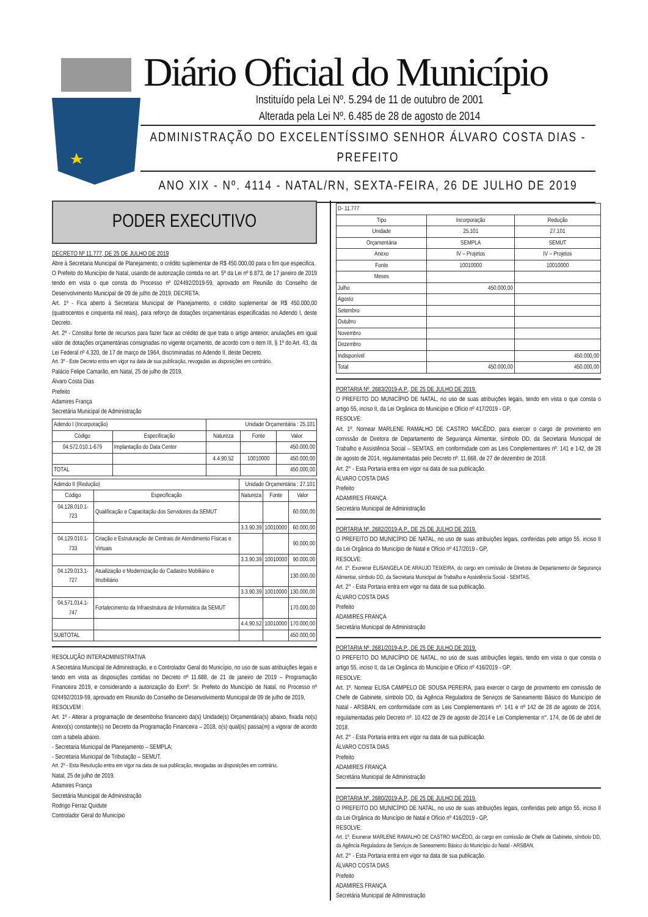Diário Oficial do Município
Instituído pela Lei Nº. 5.294 de 11 de outubro de 2001
Alterada pela Lei Nº. 6.485 de 28 de agosto de 2014
ADMINISTRAÇÃO DO EXCELENTÍSSIMO SENHOR ÁLVARO COSTA DIAS - PREFEITO
ANO XIX - Nº. 4114 - NATAL/RN, SEXTA-FEIRA, 26 DE JULHO DE 2019
PODER EXECUTIVO
DECRETO Nº 11.777, DE 25 DE JULHO DE 2019
Abre à Secretaria Municipal de Planejamento, o crédito suplementar de R$ 450.000,00 para o fim que especifica.
O Prefeito do Município de Natal, usando de autorização contida no art. 5º da Lei nº 6.873, de 17 janeiro de 2019 tendo em vista o que consta do Processo nº 024492/2019-59, aprovado em Reunião do Conselho de Desenvolvimento Municipal de 09 de julho de 2019, DECRETA:
Art. 1º - Fica aberto à Secretaria Municipal de Planejamento, o crédito suplementar de R$ 450.000,00 (quatrocentos e cinquenta mil reais), para reforço de dotações orçamentárias especificadas no Adendo I, deste Decreto.
Art. 2º - Constitui fonte de recursos para fazer face ao crédito de que trata o artigo anterior, anulações em igual valor de dotações orçamentárias consignadas no vigente orçamento, de acordo com o item III, § 1º do Art. 43, da Lei Federal nº 4.320, de 17 de março de 1964, discriminadas no Adendo II, deste Decreto.
Art. 3º - Este Decreto entra em vigor na data de sua publicação, revogadas as disposições em contrário.
Palácio Felipe Camarão, em Natal, 25 de julho de 2019.
Álvaro Costa Dias
Prefeito
Adamires França
Secretária Municipal de Administração
| Adendo I (Incorporação) | | Unidade Orçamentária : 25.101 | | |
| Código | Especificação | Natureza | Fonte | Valor |
| 04.572.010.1-679 | Implantação do Data Center | | | 450.000,00 |
| | | 4.4.90.52 | 10010000 | 450.000,00 |
| TOTAL | | | | 450.000,00 |
| Adendo II (Redução) | | Unidade Orçamentária : 27.101 | | |
| Código | Especificação | Natureza | Fonte | Valor |
| 04.128.010.1-723 | Qualificação e Capacitação dos Servidores da SEMUT | | | 60.000,00 |
| | | 3.3.90.39 | 10010000 | 60.000,00 |
| 04.129.010.1-733 | Criação e Estruturação de Centrais de Atendimento Físicas e Virtuais | | | 90.000,00 |
| | | 3.3.90.39 | 10010000 | 90.000,00 |
| 04.129.013.1-727 | Atualização e Modernização do Cadastro Mobiliário e Imobiliário | | | 130.000,00 |
| | | 3.3.90.39 | 10010000 | 130.000,00 |
| 04.571.014.1-747 | Fortalecimento da Infraestrutura de Informática da SEMUT | | | 170.000,00 |
| | | 4.4.90.52 | 10010000 | 170.000,00 |
| SUBTOTAL | | | | 450.000,00 |
RESOLUÇÃO INTERADMINISTRATIVA
A Secretária Municipal de Administração, e o Controlador Geral do Município, no uso de suas atribuições legais e tendo em vista as disposições contidas no Decreto nº 11.688, de 21 de janeiro de 2019 – Programação Financeira 2019, e considerando a autorização do Exmº. Sr. Prefeito do Município de Natal, no Processo nº 024492/2019-59, aprovado em Reunião do Conselho de Desenvolvimento Municipal de 09 de julho de 2019,
RESOLVEM :
Art. 1º - Alterar a programação de desembolso financeiro da(s) Unidade(s) Orçamentária(s) abaixo, fixada no(s) Anexo(s) constante(s) no Decreto da Programação Financeira – 2018, o(s) qual(is) passa(m) a vigorar de acordo com a tabela abaixo.
- Secretaria Municipal de Planejamento – SEMPLA;
- Secretaria Municipal de Tributação – SEMUT.
Art. 2º - Esta Resolução entra em vigor na data de sua publicação, revogadas as disposições em contrário.
Natal, 25 de julho de 2019.
Adamires França
Secretária Municipal de Administração
Rodrigo Ferraz Quidute
Controlador Geral do Município
| D- 11.777 | | |
| Tipo | Incorporação | Redução |
| Unidade | 25.101 | 27.101 |
| Orçamentária | SEMPLA | SEMUT |
| Anexo | IV – Projetos | IV – Projetos |
| Fonte | 10010000 | 10010000 |
| Meses | | |
| Julho | 450.000,00 | |
| Agosto | | |
| Setembro | | |
| Outubro | | |
| Novembro | | |
| Dezembro | | |
| Indisponível | | 450.000,00 |
| Total | 450.000,00 | 450.000,00 |
PORTARIA Nº. 2683/2019-A.P., DE 25 DE JULHO DE 2019.
O PREFEITO DO MUNICÍPIO DE NATAL, no uso de suas atribuições legais, tendo em vista o que consta o artigo 55, inciso II, da Lei Orgânica do Município e Ofício nº 417/2019 - GP,
RESOLVE:
Art. 1º. Nomear MARLENE RAMALHO DE CASTRO MACÊDO, para exercer o cargo de provimento em comissão de Diretora de Departamento de Segurança Alimentar, símbolo DD, da Secretaria Municipal de Trabalho e Assistência Social – SEMTAS, em conformidade com as Leis Complementares nº. 141 e 142, de 28 de agosto de 2014, regulamentadas pelo Decreto nº. 11.668, de 27 de dezembro de 2018.
Art. 2° - Esta Portaria entra em vigor na data de sua publicação.
ÁLVARO COSTA DIAS
Prefeito
ADAMIRES FRANÇA
Secretária Municipal de Administração
PORTARIA Nº. 2682/2019-A.P., DE 25 DE JULHO DE 2019.
O PREFEITO DO MUNICÍPIO DE NATAL, no uso de suas atribuições legais, conferidas pelo artigo 55, inciso II da Lei Orgânica do Município de Natal e Ofício nº 417/2019 - GP,
RESOLVE:
Art. 1º. Exonerar ELISANGELA DE ARAUJO TEIXEIRA, do cargo em comissão de Diretora de Departamento de Segurança Alimentar, símbolo DD, da Secretaria Municipal de Trabalho e Assistência Social - SEMTAS.
Art. 2° - Esta Portaria entra em vigor na data de sua publicação.
ÁLVARO COSTA DIAS
Prefeito
ADAMIRES FRANÇA
Secretária Municipal de Administração
PORTARIA Nº. 2681/2019-A.P., DE 25 DE JULHO DE 2019.
O PREFEITO DO MUNICÍPIO DE NATAL, no uso de suas atribuições legais, tendo em vista o que consta o artigo 55, inciso II, da Lei Orgânica do Município e Ofício nº 416/2019 - GP,
RESOLVE:
Art. 1º. Nomear ELISA CAMPELO DE SOUSA PEREIRA, para exercer o cargo de provimento em comissão de Chefe de Gabinete, símbolo DD, da Agência Reguladora de Serviços de Saneamento Básico do Município de Natal - ARSBAN, em conformidade com as Leis Complementares nº. 141 e nº 142 de 28 de agosto de 2014, regulamentadas pelo Decreto nº. 10.422 de 29 de agosto de 2014 e Lei Complementar n°. 174, de 06 de abril de 2018.
Art. 2° - Esta Portaria entra em vigor na data de sua publicação.
ÁLVARO COSTA DIAS
Prefeito
ADAMIRES FRANÇA
Secretária Municipal de Administração
PORTARIA Nº. 2680/2019-A.P., DE 25 DE JULHO DE 2019.
O PREFEITO DO MUNICÍPIO DE NATAL, no uso de suas atribuições legais, conferidas pelo artigo 55, inciso II da Lei Orgânica do Município de Natal e Ofício nº 416/2019 - GP,
RESOLVE:
Art. 1º. Exonerar MARLENE RAMALHO DE CASTRO MACÊDO, do cargo em comissão de Chefe de Gabinete, símbolo DD, da Agência Reguladora de Serviços de Saneamento Básico do Município do Natal - ARSBAN.
Art. 2° - Esta Portaria entra em vigor na data de sua publicação.
ÁLVARO COSTA DIAS
Prefeito
ADAMIRES FRANÇA
Secretária Municipal de Administração